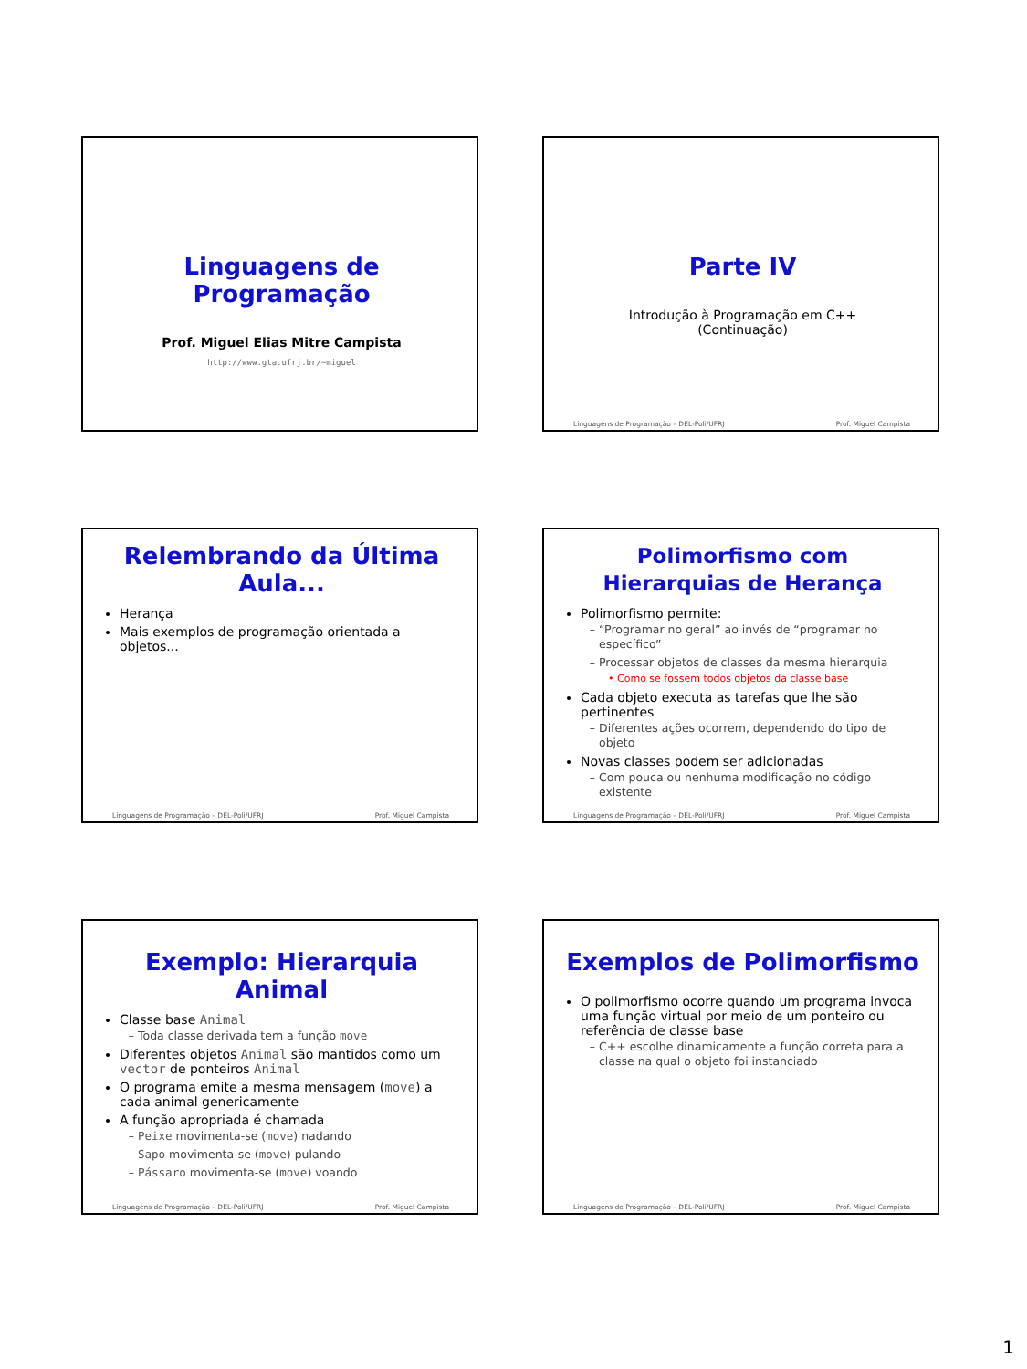Linguagens de Programação
Prof. Miguel Elias Mitre Campista
http://www.gta.ufrj.br/~miguel
Parte IV
Introdução à Programação em C++
(Continuação)
Linguagens de Programação – DEL-Poli/UFRJ Prof. Miguel Campista
Relembrando da Última
Aula...
Herança
Mais exemplos de programação orientada a objetos...
Linguagens de Programação – DEL-Poli/UFRJ Prof. Miguel Campista
Polimorfismo com Hierarquias de Herança
Polimorfismo permite:
“Programar no geral” ao invés de “programar no específico”
Processar objetos de classes da mesma hierarquia
Como se fossem todos objetos da classe base
Cada objeto executa as tarefas que lhe são pertinentes
Diferentes ações ocorrem, dependendo do tipo de objeto
Novas classes podem ser adicionadas
Com pouca ou nenhuma modificação no código existente
Linguagens de Programação – DEL-Poli/UFRJ Prof. Miguel Campista
Exemplo: Hierarquia Animal
Classe base Animal
Toda classe derivada tem a função move
Diferentes objetos Animal são mantidos como um vector de ponteiros Animal
O programa emite a mesma mensagem (move) a cada animal genericamente
A função apropriada é chamada
Peixe movimenta-se (move) nadando
Sapo movimenta-se (move) pulando
Pássaro movimenta-se (move) voando
Linguagens de Programação – DEL-Poli/UFRJ Prof. Miguel Campista
Exemplos de Polimorfismo
O polimorfismo ocorre quando um programa invoca uma função virtual por meio de um ponteiro ou referência de classe base
C++ escolhe dinamicamente a função correta para a classe na qual o objeto foi instanciado
Linguagens de Programação – DEL-Poli/UFRJ Prof. Miguel Campista
1